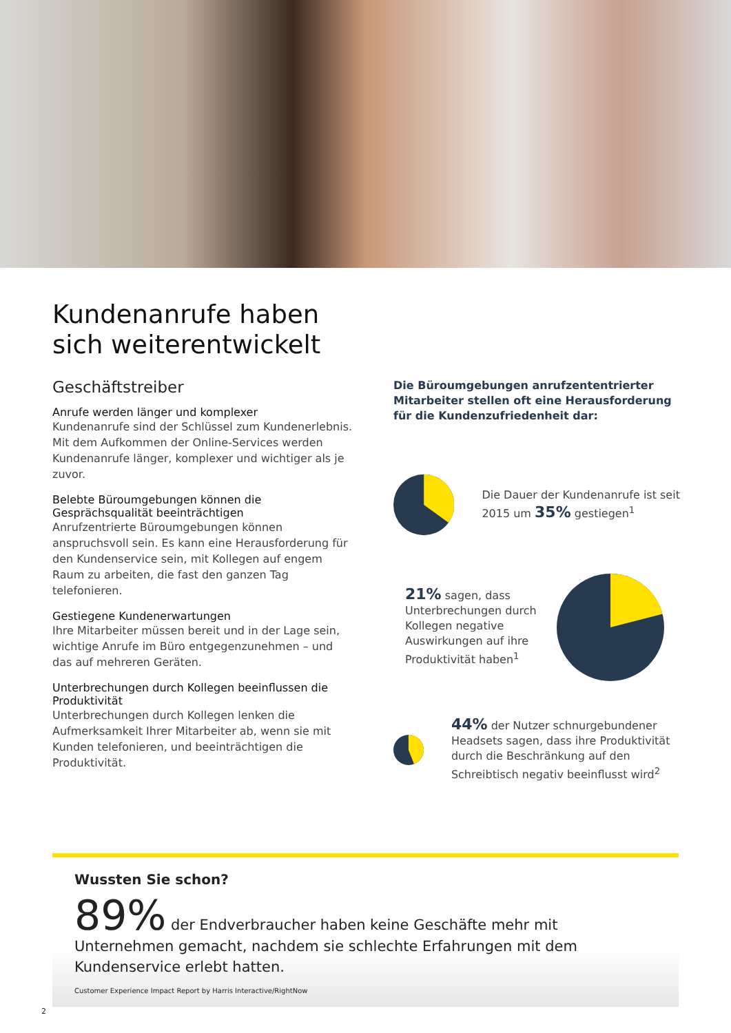Kundenanrufe haben
sich weiterentwickelt
Geschäftstreiber
Anrufe werden länger und komplexer
Kundenanrufe sind der Schlüssel zum Kundenerlebnis. Mit dem Aufkommen der Online-Services werden Kundenanrufe länger, komplexer und wichtiger als je zuvor.
Belebte Büroumgebungen können die Gesprächsqualität beeinträchtigen
Anrufzentrierte Büroumgebungen können anspruchsvoll sein. Es kann eine Herausforderung für den Kundenservice sein, mit Kollegen auf engem Raum zu arbeiten, die fast den ganzen Tag telefonieren.
Gestiegene Kundenerwartungen
Ihre Mitarbeiter müssen bereit und in der Lage sein, wichtige Anrufe im Büro entgegenzunehmen – und das auf mehreren Geräten.
Unterbrechungen durch Kollegen beeinflussen die Produktivität
Unterbrechungen durch Kollegen lenken die Aufmerksamkeit Ihrer Mitarbeiter ab, wenn sie mit Kunden telefonieren, und beeinträchtigen die Produktivität.
Die Büroumgebungen anrufzententrierter Mitarbeiter stellen oft eine Herausforderung für die Kundenzufriedenheit dar:
Die Dauer der Kundenanrufe ist seit 2015 um 35% gestiegen<sup>1</sup>
21% sagen, dass Unterbrechungen durch Kollegen negative Auswirkungen auf ihre Produktivität haben<sup>1</sup>
44% der Nutzer schnurgebundener Headsets sagen, dass ihre Produktivität durch die Beschränkung auf den Schreibtisch negativ beeinflusst wird<sup>2</sup>
Wussten Sie schon?
89% der Endverbraucher haben keine Geschäfte mehr mit Unternehmen gemacht, nachdem sie schlechte Erfahrungen mit dem Kundenservice erlebt hatten.
Customer Experience Impact Report by Harris Interactive/RightNow
2